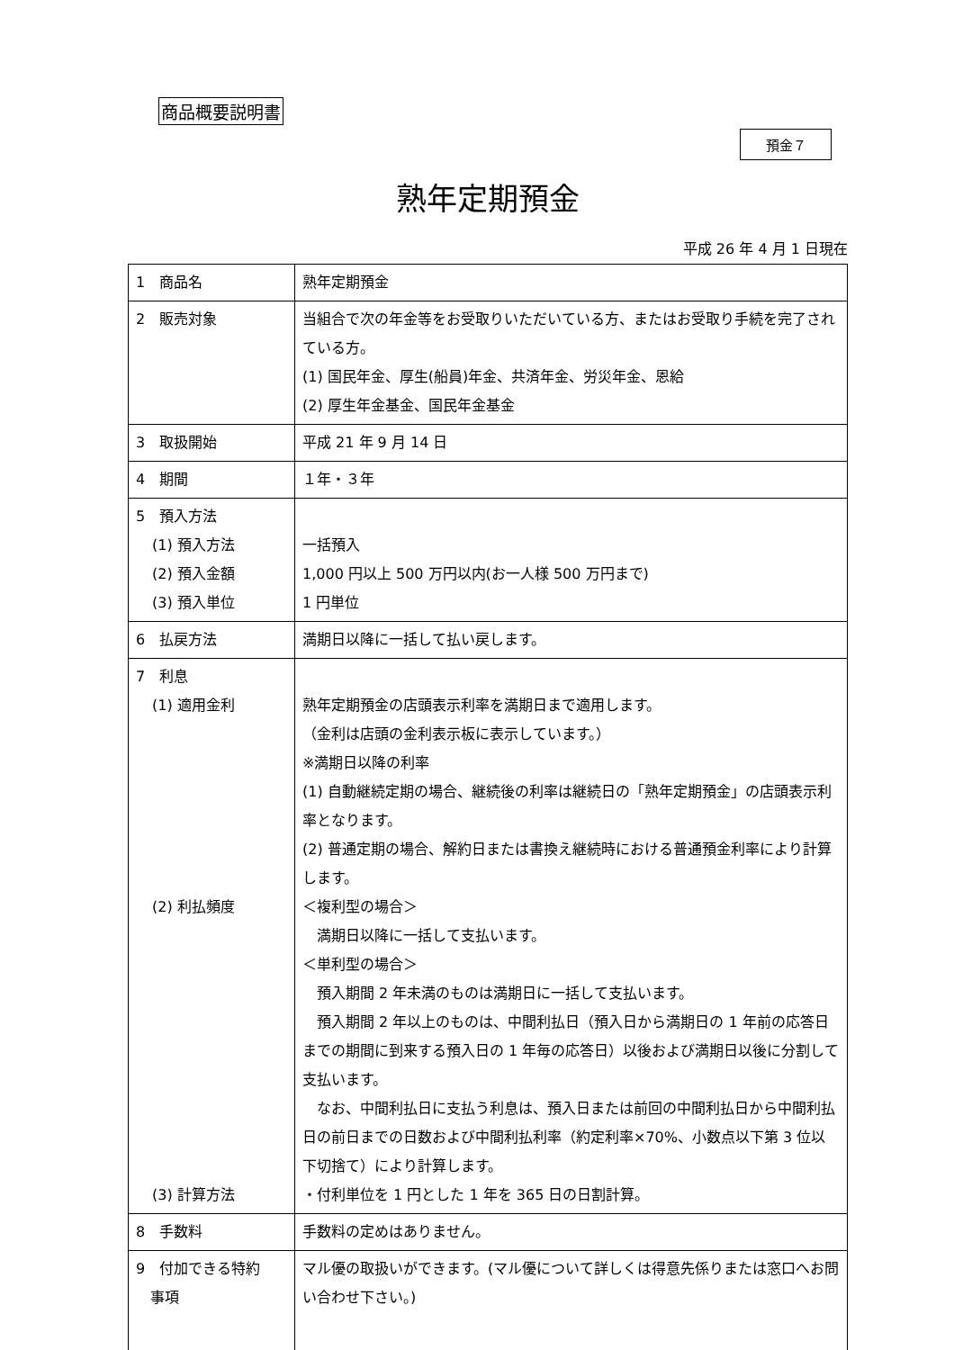商品概要説明書
預金７
熟年定期預金
平成 26 年 4 月 1 日現在
| 1 商品名 | 熟年定期預金 |
| 2 販売対象 | 当組合で次の年金等をお受取りいただいている方、またはお受取り手続を完了されている方。 (1) 国民年金、厚生(船員)年金、共済年金、労災年金、恩給 (2) 厚生年金基金、国民年金基金 |
| 3 取扱開始 | 平成 21 年 9 月 14 日 |
| 4 期間 | １年・３年 |
| 5 預入方法 (1) 預入方法 (2) 預入金額 (3) 預入単位 | 一括預入 1,000 円以上 500 万円以内(お一人様 500 万円まで) 1 円単位 |
| 6 払戻方法 | 満期日以降に一括して払い戻します。 |
| 7 利息 (1) 適用金利 (2) 利払頻度 (3) 計算方法 | 熟年定期預金の店頭表示利率を満期日まで適用します。 （金利は店頭の金利表示板に表示しています。） ※満期日以降の利率 (1) 自動継続定期の場合、継続後の利率は継続日の「熟年定期預金」の店頭表示利率となります。 (2) 普通定期の場合、解約日または書換え継続時における普通預金利率により計算します。 ＜複利型の場合＞ 満期日以降に一括して支払います。 ＜単利型の場合＞ 預入期間 2 年未満のものは満期日に一括して支払います。 預入期間 2 年以上のものは、中間利払日（預入日から満期日の 1 年前の応答日までの期間に到来する預入日の 1 年毎の応答日）以後および満期日以後に分割して支払います。 なお、中間利払日に支払う利息は、預入日または前回の中間利払日から中間利払日の前日までの日数および中間利払利率（約定利率×70%、小数点以下第 3 位以下切捨て）により計算します。 ・付利単位を 1 円とした 1 年を 365 日の日割計算。 |
| 8 手数料 | 手数料の定めはありません。 |
| 9 付加できる特約 事項 | マル優の取扱いができます。(マル優について詳しくは得意先係りまたは窓口へお問い合わせ下さい。) |